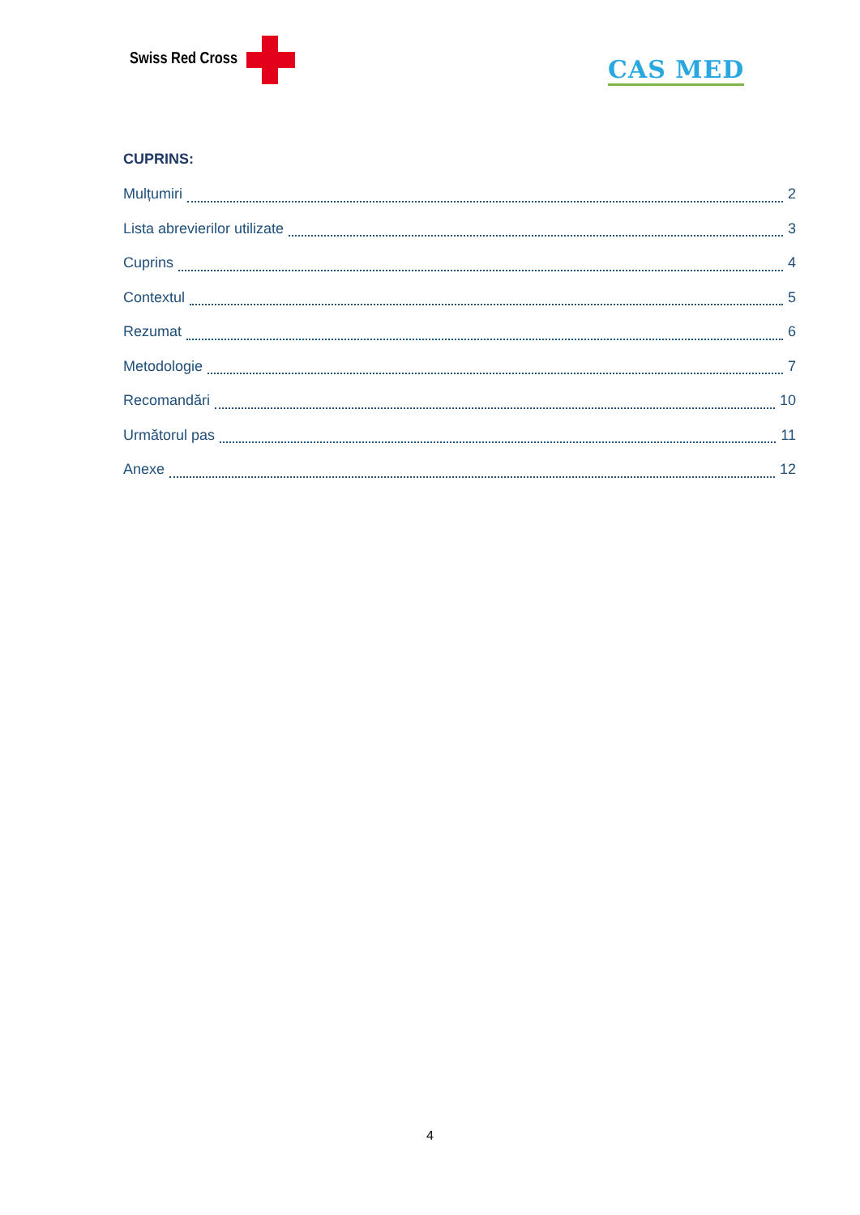Swiss Red Cross CAS MED
CUPRINS:
Mulțumiri 2
Lista abrevierilor utilizate 3
Cuprins 4
Contextul 5
Rezumat 6
Metodologie 7
Recomandări 10
Următorul pas 11
Anexe 12
4